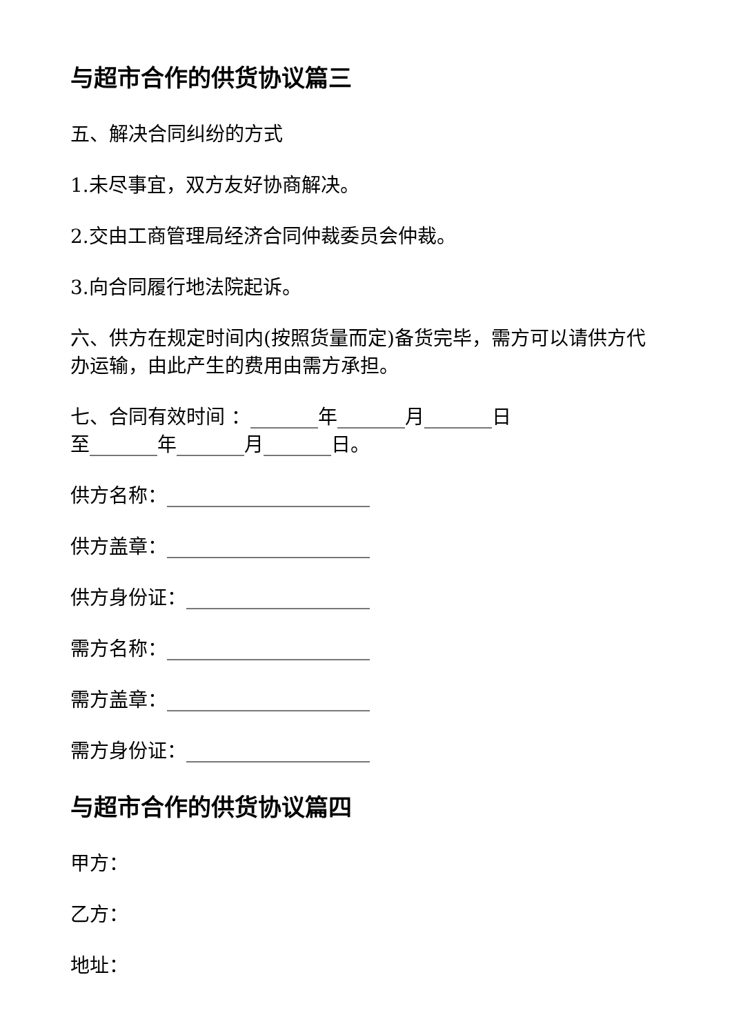与超市合作的供货协议篇三
五、解决合同纠纷的方式
1.未尽事宜，双方友好协商解决。
2.交由工商管理局经济合同仲裁委员会仲裁。
3.向合同履行地法院起诉。
六、供方在规定时间内(按照货量而定)备货完毕，需方可以请供方代办运输，由此产生的费用由需方承担。
七、合同有效时间 ：_______年_______月_______日
至_______年_______月_______日。
供方名称：_____________________
供方盖章：_____________________
供方身份证：___________________
需方名称：_____________________
需方盖章：_____________________
需方身份证：___________________
与超市合作的供货协议篇四
甲方：
乙方：
地址：